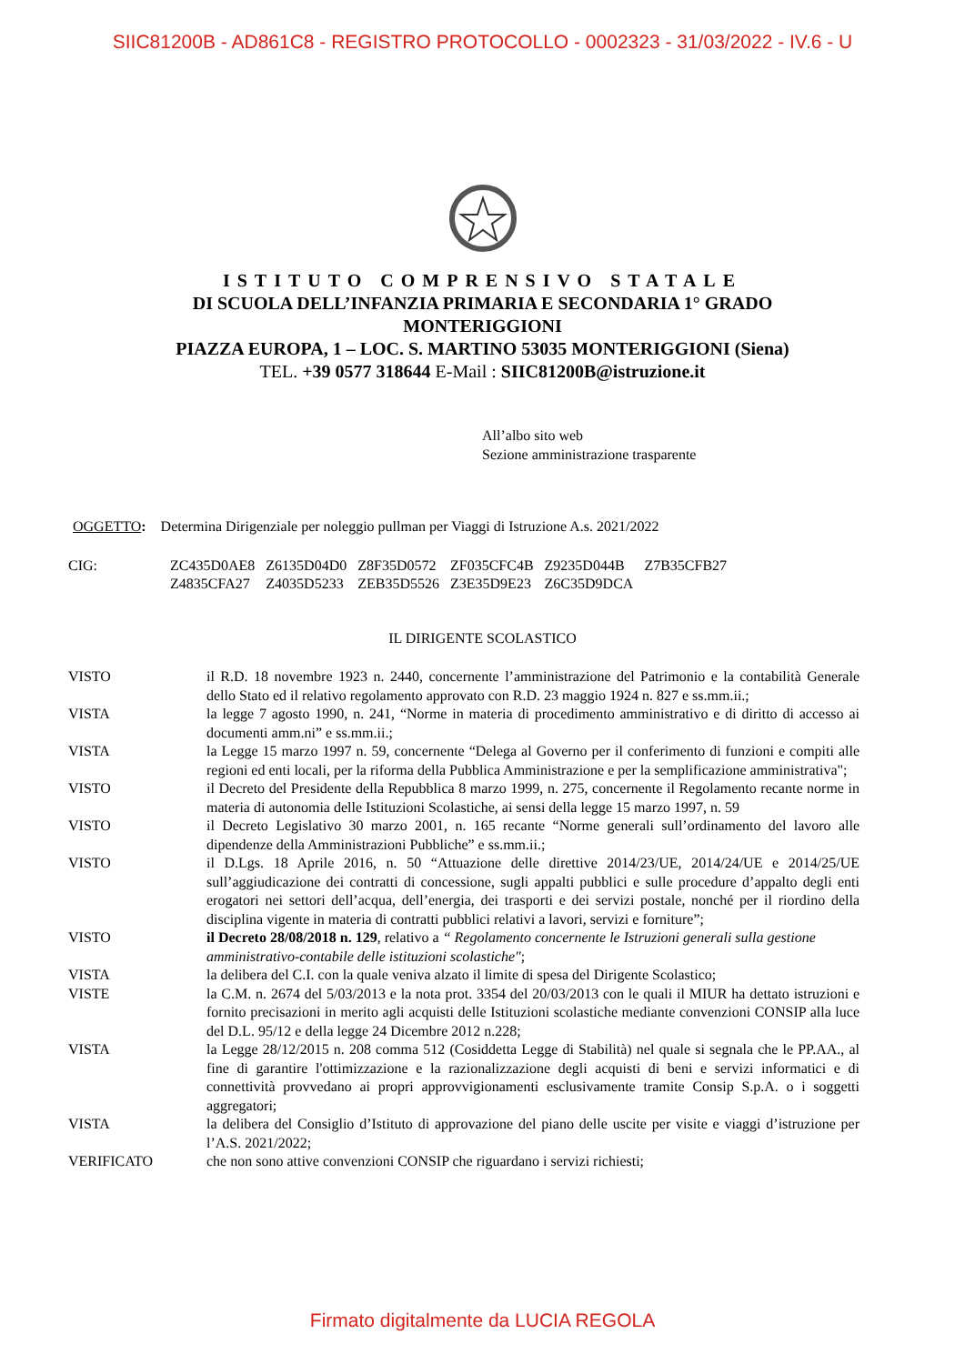SIIC81200B - AD861C8 - REGISTRO PROTOCOLLO - 0002323 - 31/03/2022 - IV.6 - U
ISTITUTO COMPRENSIVO STATALE
DI SCUOLA DELL’INFANZIA PRIMARIA E SECONDARIA 1° GRADO
MONTERIGGIONI
PIAZZA EUROPA, 1 – LOC. S. MARTINO 53035 MONTERIGGIONI (Siena)
TEL. +39 0577 318644 E-Mail : SIIC81200B@istruzione.it
All’albo sito web
Sezione amministrazione trasparente
OGGETTO: Determina Dirigenziale per noleggio pullman per Viaggi di Istruzione A.s. 2021/2022
| CIG: | ZC435D0AE8 | Z6135D04D0 | Z8F35D0572 | ZF035CFC4B | Z9235D044B | Z7B35CFB27 |
| | Z4835CFA27 | Z4035D5233 | ZEB35D5526 | Z3E35D9E23 | Z6C35D9DCA | |
IL DIRIGENTE SCOLASTICO
VISTO il R.D. 18 novembre 1923 n. 2440, concernente l’amministrazione del Patrimonio e la contabilità Generale dello Stato ed il relativo regolamento approvato con R.D. 23 maggio 1924 n. 827 e ss.mm.ii.;
VISTA la legge 7 agosto 1990, n. 241, “Norme in materia di procedimento amministrativo e di diritto di accesso ai documenti amm.ni” e ss.mm.ii.;
VISTA la Legge 15 marzo 1997 n. 59, concernente “Delega al Governo per il conferimento di funzioni e compiti alle regioni ed enti locali, per la riforma della Pubblica Amministrazione e per la semplificazione amministrativa";
VISTO il Decreto del Presidente della Repubblica 8 marzo 1999, n. 275, concernente il Regolamento recante norme in materia di autonomia delle Istituzioni Scolastiche, ai sensi della legge 15 marzo 1997, n. 59
VISTO il Decreto Legislativo 30 marzo 2001, n. 165 recante “Norme generali sull’ordinamento del lavoro alle dipendenze della Amministrazioni Pubbliche” e ss.mm.ii.;
VISTO il D.Lgs. 18 Aprile 2016, n. 50 “Attuazione delle direttive 2014/23/UE, 2014/24/UE e 2014/25/UE sull’aggiudicazione dei contratti di concessione, sugli appalti pubblici e sulle procedure d’appalto degli enti erogatori nei settori dell’acqua, dell’energia, dei trasporti e dei servizi postale, nonché per il riordino della disciplina vigente in materia di contratti pubblici relativi a lavori, servizi e forniture”;
VISTO il Decreto 28/08/2018 n. 129, relativo a “ Regolamento concernente le Istruzioni generali sulla gestione amministrativo-contabile delle istituzioni scolastiche";
VISTA la delibera del C.I. con la quale veniva alzato il limite di spesa del Dirigente Scolastico;
VISTE la C.M. n. 2674 del 5/03/2013 e la nota prot. 3354 del 20/03/2013 con le quali il MIUR ha dettato istruzioni e fornito precisazioni in merito agli acquisti delle Istituzioni scolastiche mediante convenzioni CONSIP alla luce del D.L. 95/12 e della legge 24 Dicembre 2012 n.228;
VISTA la Legge 28/12/2015 n. 208 comma 512 (Cosiddetta Legge di Stabilità) nel quale si segnala che le PP.AA., al fine di garantire l'ottimizzazione e la razionalizzazione degli acquisti di beni e servizi informatici e di connettività provvedano ai propri approvvigionamenti esclusivamente tramite Consip S.p.A. o i soggetti aggregatori;
VISTA la delibera del Consiglio d’Istituto di approvazione del piano delle uscite per visite e viaggi d’istruzione per l’A.S. 2021/2022;
VERIFICATO che non sono attive convenzioni CONSIP che riguardano i servizi richiesti;
Firmato digitalmente da LUCIA REGOLA